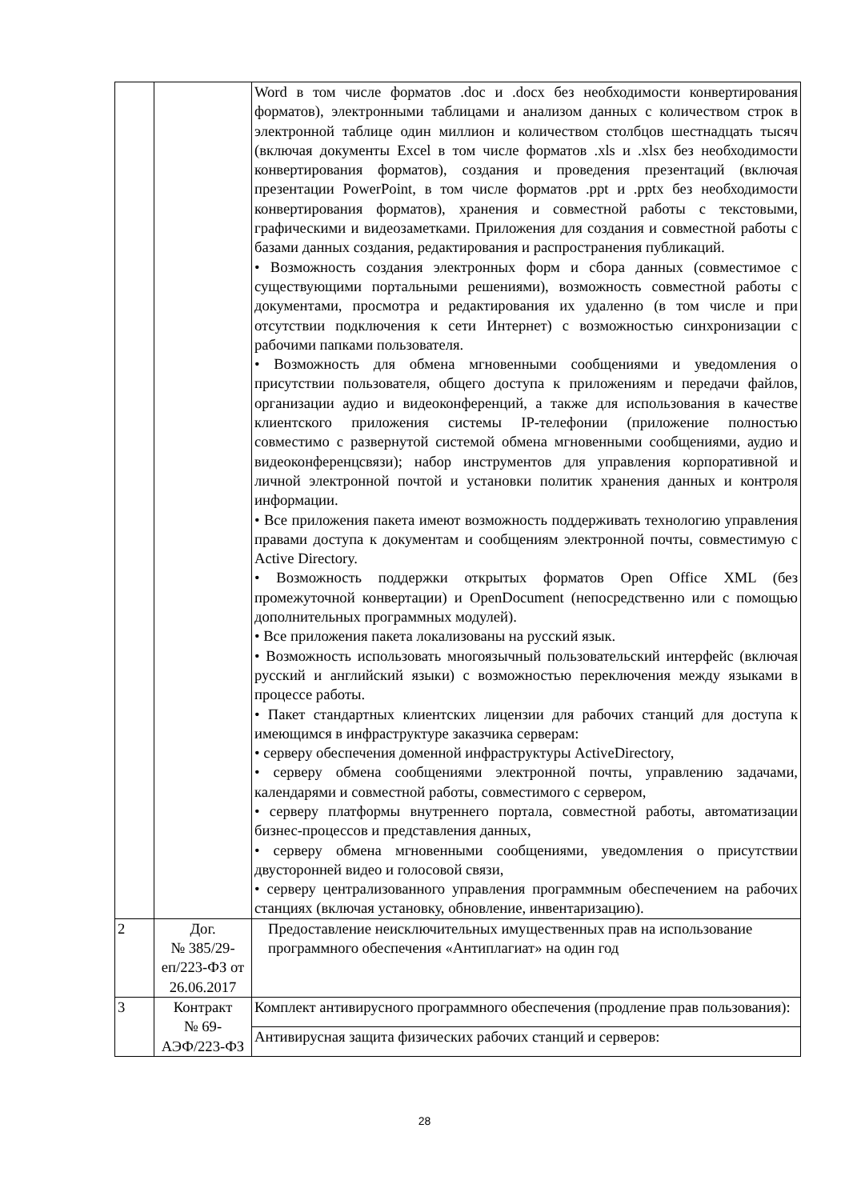| | | Word в том числе форматов .doc и .docx без необходимости конвертирования форматов), электронными таблицами и анализом данных с количеством строк в электронной таблице один миллион и количеством столбцов шестнадцать тысяч (включая документы Excel в том числе форматов .xls и .xlsx без необходимости конвертирования форматов), создания и проведения презентаций (включая презентации PowerPoint, в том числе форматов .ppt и .pptx без необходимости конвертирования форматов), хранения и совместной работы с текстовыми, графическими и видеозаметками. Приложения для создания и совместной работы с базами данных создания, редактирования и распространения публикаций. • Возможность создания электронных форм и сбора данных (совместимое с существующими портальными решениями), возможность совместной работы с документами, просмотра и редактирования их удаленно (в том числе и при отсутствии подключения к сети Интернет) с возможностью синхронизации с рабочими папками пользователя. • Возможность для обмена мгновенными сообщениями и уведомления о присутствии пользователя, общего доступа к приложениям и передачи файлов, организации аудио и видеоконференций, а также для использования в качестве клиентского приложения системы IP-телефонии (приложение полностью совместимо с развернутой системой обмена мгновенными сообщениями, аудио и видеоконференцсвязи); набор инструментов для управления корпоративной и личной электронной почтой и установки политик хранения данных и контроля информации. • Все приложения пакета имеют возможность поддерживать технологию управления правами доступа к документам и сообщениям электронной почты, совместимую с Active Directory. • Возможность поддержки открытых форматов Open Office XML (без промежуточной конвертации) и OpenDocument (непосредственно или с помощью дополнительных программных модулей). • Все приложения пакета локализованы на русский язык. • Возможность использовать многоязычный пользовательский интерфейс (включая русский и английский языки) с возможностью переключения между языками в процессе работы. • Пакет стандартных клиентских лицензии для рабочих станций для доступа к имеющимся в инфраструктуре заказчика серверам: • серверу обеспечения доменной инфраструктуры ActiveDirectory, • серверу обмена сообщениями электронной почты, управлению задачами, календарями и совместной работы, совместимого с сервером, • серверу платформы внутреннего портала, совместной работы, автоматизации бизнес-процессов и представления данных, • серверу обмена мгновенными сообщениями, уведомления о присутствии двусторонней видео и голосовой связи, • серверу централизованного управления программным обеспечением на рабочих станциях (включая установку, обновление, инвентаризацию). |
| 2 | Дог. № 385/29-еп/223-ФЗ от 26.06.2017 | Предоставление неисключительных имущественных прав на использование программного обеспечения «Антиплагиат» на один год |
| 3 | Контракт № 69-АЭФ/223-ФЗ | Комплект антивирусного программного обеспечения (продление прав пользования): |
| | | Антивирусная защита физических рабочих станций и серверов: |
28